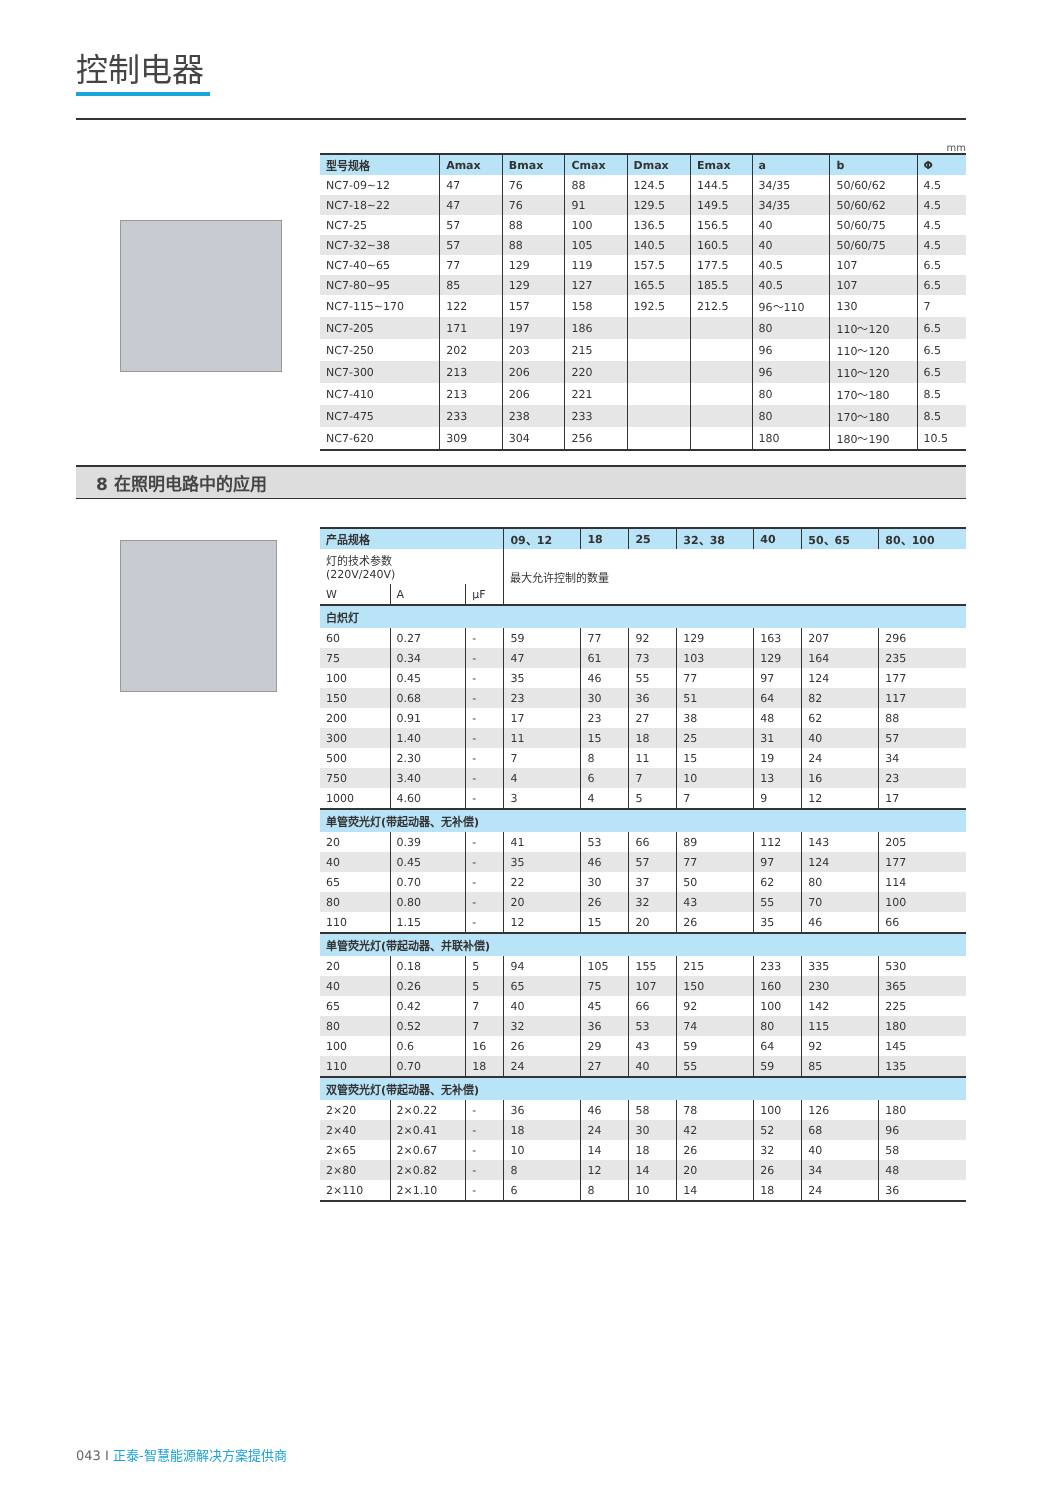控制电器
mm
| 型号规格 | Amax | Bmax | Cmax | Dmax | Emax | a | b | Φ |
| --- | --- | --- | --- | --- | --- | --- | --- | --- |
| NC7-09~12 | 47 | 76 | 88 | 124.5 | 144.5 | 34/35 | 50/60/62 | 4.5 |
| NC7-18~22 | 47 | 76 | 91 | 129.5 | 149.5 | 34/35 | 50/60/62 | 4.5 |
| NC7-25 | 57 | 88 | 100 | 136.5 | 156.5 | 40 | 50/60/75 | 4.5 |
| NC7-32~38 | 57 | 88 | 105 | 140.5 | 160.5 | 40 | 50/60/75 | 4.5 |
| NC7-40~65 | 77 | 129 | 119 | 157.5 | 177.5 | 40.5 | 107 | 6.5 |
| NC7-80~95 | 85 | 129 | 127 | 165.5 | 185.5 | 40.5 | 107 | 6.5 |
| NC7-115~170 | 122 | 157 | 158 | 192.5 | 212.5 | 96～110 | 130 | 7 |
| NC7-205 | 171 | 197 | 186 | | | 80 | 110～120 | 6.5 |
| NC7-250 | 202 | 203 | 215 | | | 96 | 110～120 | 6.5 |
| NC7-300 | 213 | 206 | 220 | | | 96 | 110～120 | 6.5 |
| NC7-410 | 213 | 206 | 221 | | | 80 | 170～180 | 8.5 |
| NC7-475 | 233 | 238 | 233 | | | 80 | 170～180 | 8.5 |
| NC7-620 | 309 | 304 | 256 | | | 180 | 180～190 | 10.5 |
8 在照明电路中的应用
| 产品规格 | | | 09、12 | 18 | 25 | 32、38 | 40 | 50、65 | 80、100 |
| --- | --- | --- | --- | --- | --- | --- | --- | --- | --- |
| 灯的技术参数 (220V/240V) | | | 最大允许控制的数量 | | | | | | |
| W | A | μF | | | | | | | |
| 白炽灯 | | | | | | | | | |
| 60 | 0.27 | - | 59 | 77 | 92 | 129 | 163 | 207 | 296 |
| 75 | 0.34 | - | 47 | 61 | 73 | 103 | 129 | 164 | 235 |
| 100 | 0.45 | - | 35 | 46 | 55 | 77 | 97 | 124 | 177 |
| 150 | 0.68 | - | 23 | 30 | 36 | 51 | 64 | 82 | 117 |
| 200 | 0.91 | - | 17 | 23 | 27 | 38 | 48 | 62 | 88 |
| 300 | 1.40 | - | 11 | 15 | 18 | 25 | 31 | 40 | 57 |
| 500 | 2.30 | - | 7 | 8 | 11 | 15 | 19 | 24 | 34 |
| 750 | 3.40 | - | 4 | 6 | 7 | 10 | 13 | 16 | 23 |
| 1000 | 4.60 | - | 3 | 4 | 5 | 7 | 9 | 12 | 17 |
| 单管荧光灯(带起动器、无补偿) | | | | | | | | | |
| 20 | 0.39 | - | 41 | 53 | 66 | 89 | 112 | 143 | 205 |
| 40 | 0.45 | - | 35 | 46 | 57 | 77 | 97 | 124 | 177 |
| 65 | 0.70 | - | 22 | 30 | 37 | 50 | 62 | 80 | 114 |
| 80 | 0.80 | - | 20 | 26 | 32 | 43 | 55 | 70 | 100 |
| 110 | 1.15 | - | 12 | 15 | 20 | 26 | 35 | 46 | 66 |
| 单管荧光灯(带起动器、并联补偿) | | | | | | | | | |
| 20 | 0.18 | 5 | 94 | 105 | 155 | 215 | 233 | 335 | 530 |
| 40 | 0.26 | 5 | 65 | 75 | 107 | 150 | 160 | 230 | 365 |
| 65 | 0.42 | 7 | 40 | 45 | 66 | 92 | 100 | 142 | 225 |
| 80 | 0.52 | 7 | 32 | 36 | 53 | 74 | 80 | 115 | 180 |
| 100 | 0.6 | 16 | 26 | 29 | 43 | 59 | 64 | 92 | 145 |
| 110 | 0.70 | 18 | 24 | 27 | 40 | 55 | 59 | 85 | 135 |
| 双管荧光灯(带起动器、无补偿) | | | | | | | | | |
| 2×20 | 2×0.22 | - | 36 | 46 | 58 | 78 | 100 | 126 | 180 |
| 2×40 | 2×0.41 | - | 18 | 24 | 30 | 42 | 52 | 68 | 96 |
| 2×65 | 2×0.67 | - | 10 | 14 | 18 | 26 | 32 | 40 | 58 |
| 2×80 | 2×0.82 | - | 8 | 12 | 14 | 20 | 26 | 34 | 48 |
| 2×110 | 2×1.10 | - | 6 | 8 | 10 | 14 | 18 | 24 | 36 |
043 I 正泰-智慧能源解决方案提供商